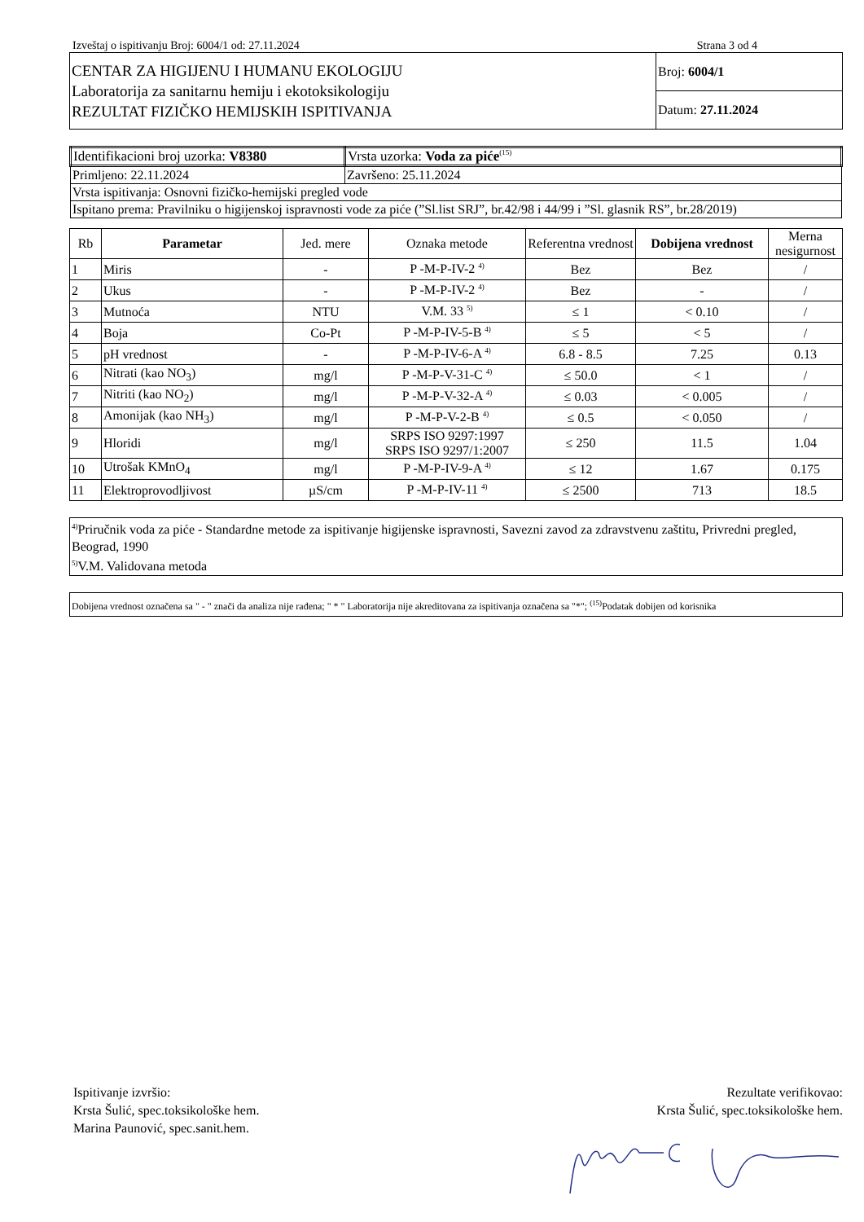Izveštaj o ispitivanju Broj: 6004/1 od: 27.11.2024 Strana 3 od 4
| CENTAR ZA HIGIJENU I HUMANU EKOLOGIJU Laboratorija za sanitarnu hemiju i ekotoksikologiju REZULTAT FIZIČKO HEMIJSKIH ISPITIVANJA | Broj: 6004/1 |
| | Datum: 27.11.2024 |
| Identifikacioni broj uzorka: V8380 | Vrsta uzorka: Voda za piće<sup>(15)</sup> |
| Primljeno: 22.11.2024 | Završeno: 25.11.2024 |
| Vrsta ispitivanja: Osnovni fizičko-hemijski pregled vode | |
| Ispitano prema: Pravilniku o higijenskoj ispravnosti vode za piće (”Sl.list SRJ”, br.42/98 i 44/99 i ”Sl. glasnik RS”, br.28/2019) | |
| Rb | Parametar | Jed. mere | Oznaka metode | Referentna vrednost | Dobijena vrednost | Merna nesigurnost |
| --- | --- | --- | --- | --- | --- | --- |
| 1 | Miris | - | P -M-P-IV-2 <sup>4)</sup> | Bez | Bez | / |
| 2 | Ukus | - | P -M-P-IV-2 <sup>4)</sup> | Bez | - | / |
| 3 | Mutnoća | NTU | V.M. 33 <sup>5)</sup> | ≤ 1 | < 0.10 | / |
| 4 | Boja | Co-Pt | P -M-P-IV-5-B <sup>4)</sup> | ≤ 5 | < 5 | / |
| 5 | pH vrednost | - | P -M-P-IV-6-A <sup>4)</sup> | 6.8 - 8.5 | 7.25 | 0.13 |
| 6 | Nitrati (kao NO<sub>3</sub>) | mg/l | P -M-P-V-31-C <sup>4)</sup> | ≤ 50.0 | < 1 | / |
| 7 | Nitriti (kao NO<sub>2</sub>) | mg/l | P -M-P-V-32-A <sup>4)</sup> | ≤ 0.03 | < 0.005 | / |
| 8 | Amonijak (kao NH<sub>3</sub>) | mg/l | P -M-P-V-2-B <sup>4)</sup> | ≤ 0.5 | < 0.050 | / |
| 9 | Hloridi | mg/l | SRPS ISO 9297:1997 SRPS ISO 9297/1:2007 | ≤ 250 | 11.5 | 1.04 |
| 10 | Utrošak KMnO<sub>4</sub> | mg/l | P -M-P-IV-9-A <sup>4)</sup> | ≤ 12 | 1.67 | 0.175 |
| 11 | Elektroprovodljivost | µS/cm | P -M-P-IV-11 <sup>4)</sup> | ≤ 2500 | 713 | 18.5 |
| <sup>4)</sup> Priručnik voda za piće - Standardne metode za ispitivanje higijenske ispravnosti, Savezni zavod za zdravstvenu zaštitu, Privredni pregled, Beograd, 1990 <sup>5)</sup> V.M. Validovana metoda |
| Dobijena vrednost označena sa " - " znači da analiza nije rađena; " * " Laboratorija nije akreditovana za ispitivanja označena sa "*"; <sup>(15)</sup>Podatak dobijen od korisnika |
Ispitivanje izvršio:
Krsta Šulić, spec.toksikološke hem.
Marina Paunović, spec.sanit.hem.
Rezultate verifikovao:
Krsta Šulić, spec.toksikološke hem.